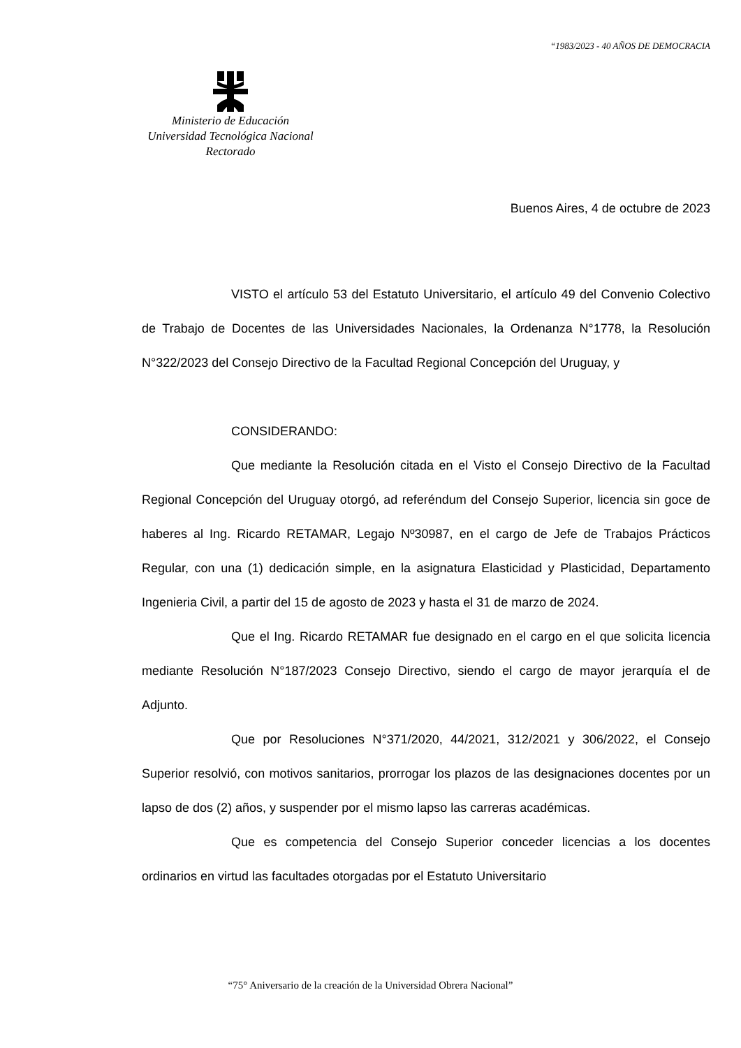“1983/2023 - 40 AÑOS DE DEMOCRACIA
Ministerio de Educación
Universidad Tecnológica Nacional
Rectorado
Buenos Aires, 4 de octubre de 2023
VISTO el artículo 53 del Estatuto Universitario, el artículo 49 del Convenio Colectivo de Trabajo de Docentes de las Universidades Nacionales, la Ordenanza N°1778, la Resolución N°322/2023 del Consejo Directivo de la Facultad Regional Concepción del Uruguay, y
CONSIDERANDO:
Que mediante la Resolución citada en el Visto el Consejo Directivo de la Facultad Regional Concepción del Uruguay otorgó, ad referéndum del Consejo Superior, licencia sin goce de haberes al Ing. Ricardo RETAMAR, Legajo Nº30987, en el cargo de Jefe de Trabajos Prácticos Regular, con una (1) dedicación simple, en la asignatura Elasticidad y Plasticidad, Departamento Ingenieria Civil, a partir del 15 de agosto de 2023 y hasta el 31 de marzo de 2024.
Que el Ing. Ricardo RETAMAR fue designado en el cargo en el que solicita licencia mediante Resolución N°187/2023 Consejo Directivo, siendo el cargo de mayor jerarquía el de Adjunto.
Que por Resoluciones N°371/2020, 44/2021, 312/2021 y 306/2022, el Consejo Superior resolvió, con motivos sanitarios, prorrogar los plazos de las designaciones docentes por un lapso de dos (2) años, y suspender por el mismo lapso las carreras académicas.
Que es competencia del Consejo Superior conceder licencias a los docentes ordinarios en virtud las facultades otorgadas por el Estatuto Universitario
“75° Aniversario de la creación de la Universidad Obrera Nacional”